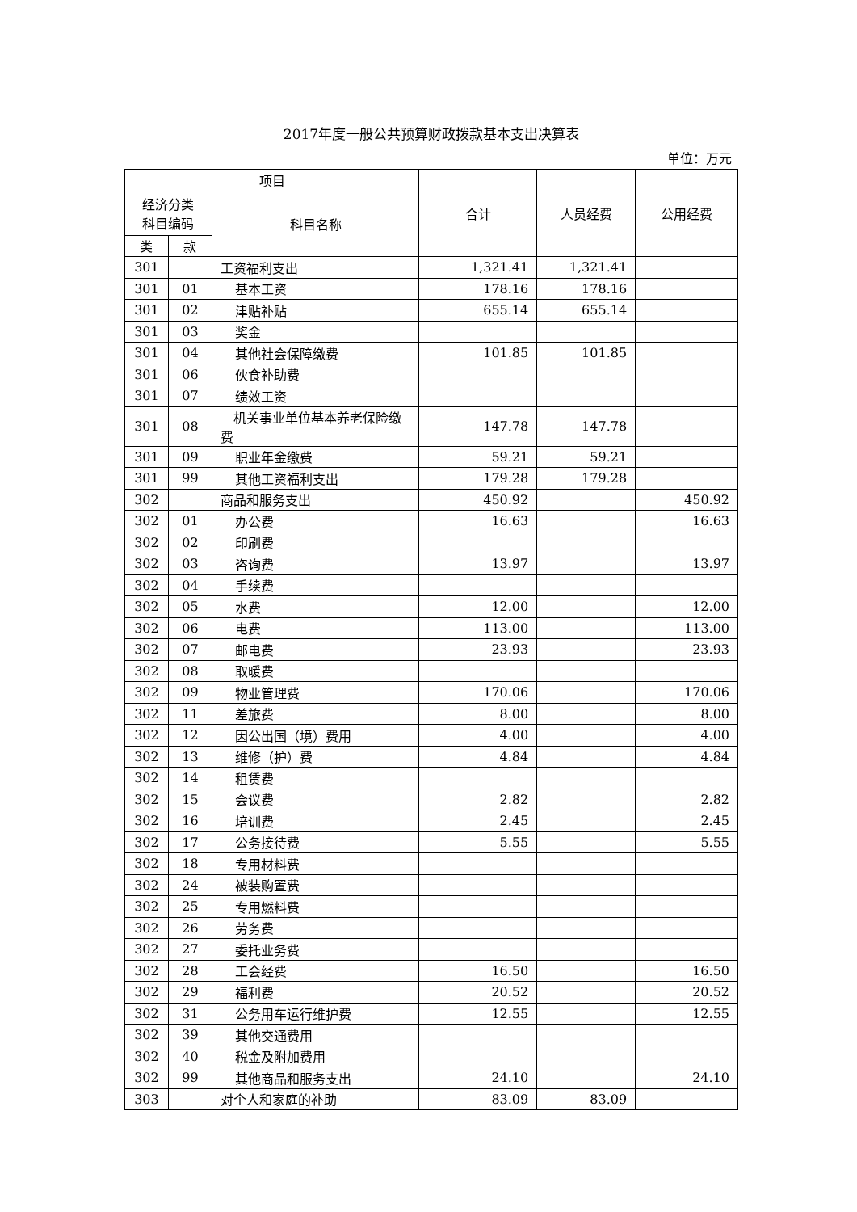2017年度一般公共预算财政拨款基本支出决算表
单位：万元
| 项目 | | | 合计 | 人员经费 | 公用经费 |
| --- | --- | --- | --- | --- | --- |
| 经济分类 科目编码 | | 科目名称 | | | |
| 类 | 款 | | | | |
| 301 | | 工资福利支出 | 1,321.41 | 1,321.41 | |
| 301 | 01 | 基本工资 | 178.16 | 178.16 | |
| 301 | 02 | 津贴补贴 | 655.14 | 655.14 | |
| 301 | 03 | 奖金 | | | |
| 301 | 04 | 其他社会保障缴费 | 101.85 | 101.85 | |
| 301 | 06 | 伙食补助费 | | | |
| 301 | 07 | 绩效工资 | | | |
| 301 | 08 | 机关事业单位基本养老保险缴费 | 147.78 | 147.78 | |
| 301 | 09 | 职业年金缴费 | 59.21 | 59.21 | |
| 301 | 99 | 其他工资福利支出 | 179.28 | 179.28 | |
| 302 | | 商品和服务支出 | 450.92 | | 450.92 |
| 302 | 01 | 办公费 | 16.63 | | 16.63 |
| 302 | 02 | 印刷费 | | | |
| 302 | 03 | 咨询费 | 13.97 | | 13.97 |
| 302 | 04 | 手续费 | | | |
| 302 | 05 | 水费 | 12.00 | | 12.00 |
| 302 | 06 | 电费 | 113.00 | | 113.00 |
| 302 | 07 | 邮电费 | 23.93 | | 23.93 |
| 302 | 08 | 取暖费 | | | |
| 302 | 09 | 物业管理费 | 170.06 | | 170.06 |
| 302 | 11 | 差旅费 | 8.00 | | 8.00 |
| 302 | 12 | 因公出国（境）费用 | 4.00 | | 4.00 |
| 302 | 13 | 维修（护）费 | 4.84 | | 4.84 |
| 302 | 14 | 租赁费 | | | |
| 302 | 15 | 会议费 | 2.82 | | 2.82 |
| 302 | 16 | 培训费 | 2.45 | | 2.45 |
| 302 | 17 | 公务接待费 | 5.55 | | 5.55 |
| 302 | 18 | 专用材料费 | | | |
| 302 | 24 | 被装购置费 | | | |
| 302 | 25 | 专用燃料费 | | | |
| 302 | 26 | 劳务费 | | | |
| 302 | 27 | 委托业务费 | | | |
| 302 | 28 | 工会经费 | 16.50 | | 16.50 |
| 302 | 29 | 福利费 | 20.52 | | 20.52 |
| 302 | 31 | 公务用车运行维护费 | 12.55 | | 12.55 |
| 302 | 39 | 其他交通费用 | | | |
| 302 | 40 | 税金及附加费用 | | | |
| 302 | 99 | 其他商品和服务支出 | 24.10 | | 24.10 |
| 303 | | 对个人和家庭的补助 | 83.09 | 83.09 | |